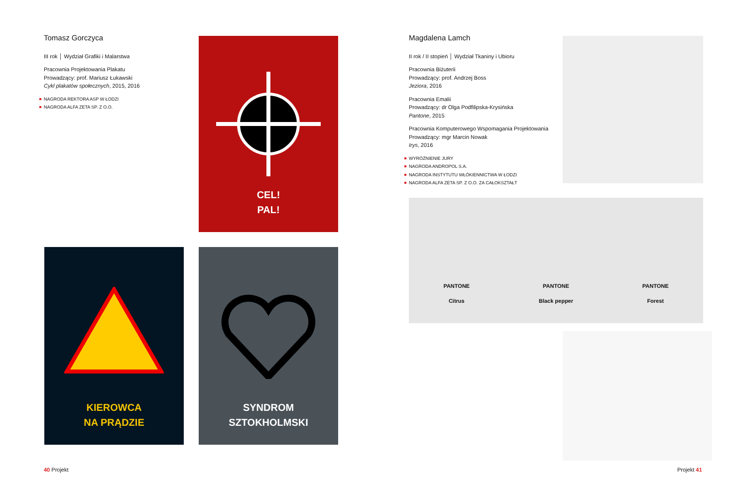Tomasz Gorczyca
III rok │ Wydział Grafiki i Malarstwa
Pracownia Projektowania Plakatu
Prowadzący: prof. Mariusz Łukawski
Cykl plakatów społecznych, 2015, 2016
NAGRODA REKTORA ASP W ŁODZI
NAGRODA ALFA ZETA SP. Z O.O.
CEL!
PAL!
KIEROWCA
NA PRĄDZIE
SYNDROM
SZTOKHOLMSKI
40 Projekt
Magdalena Lamch
II rok / II stopień │ Wydział Tkaniny i Ubioru
Pracownia Biżuterii
Prowadzący: prof. Andrzej Boss
Jeziora, 2016
Pracownia Emalii
Prowadzący: dr Olga Podfilipska-Krysińska
Pantone, 2015
Pracownia Komputerowego Wspomagania Projektowania
Prowadzący: mgr Marcin Nowak
Irys, 2016
WYRÓŻNIENIE JURY
NAGRODA ANDROPOL S.A.
NAGRODA INSTYTUTU WŁÓKIENNICTWA W ŁODZI
NAGRODA ALFA ZETA SP. Z O.O. ZA CAŁOKSZTAŁT
PANTONE
Citrus
PANTONE
Black pepper
PANTONE
Forest
Projekt 41